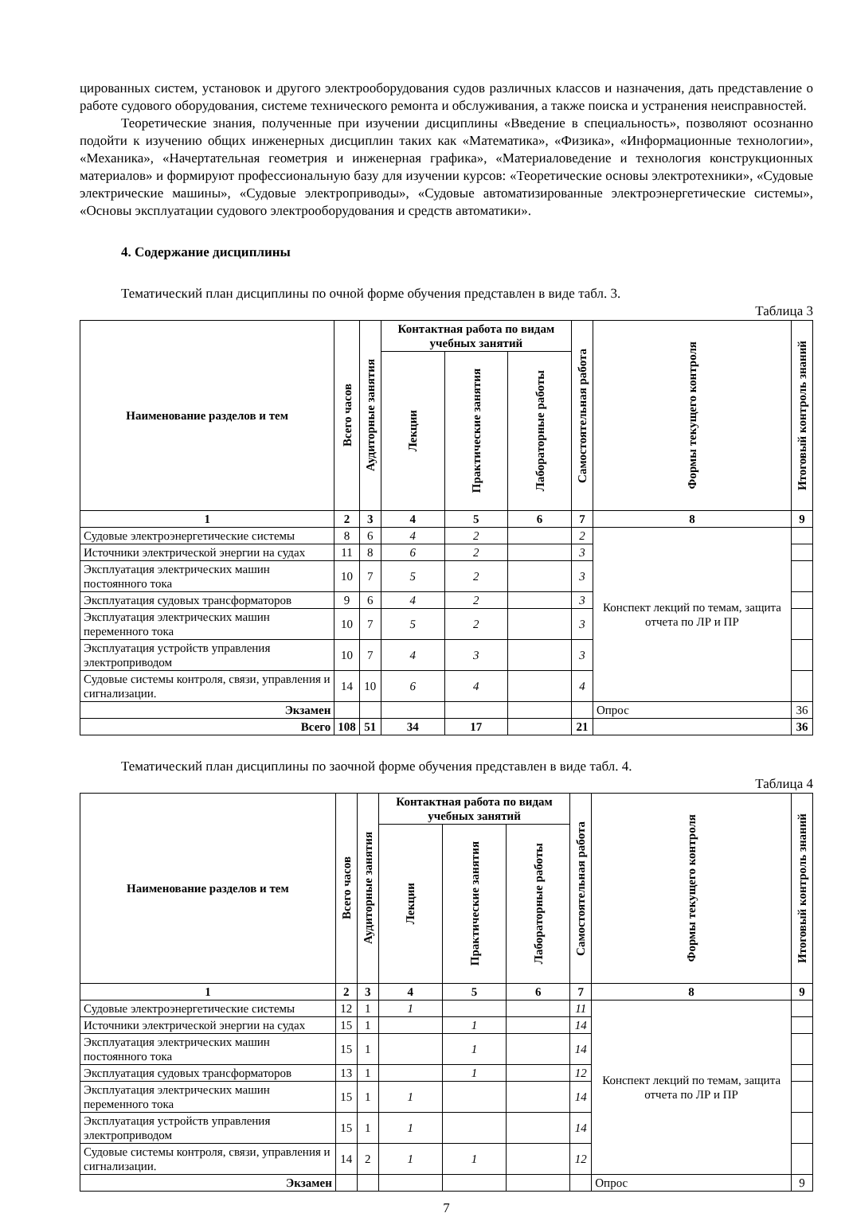цированных систем, установок и другого электрооборудования судов различных классов и назначения, дать представление о работе судового оборудования, системе технического ремонта и обслуживания, а также поиска и устранения неисправностей.
Теоретические знания, полученные при изучении дисциплины «Введение в специальность», позволяют осознанно подойти к изучению общих инженерных дисциплин таких как «Математика», «Физика», «Информационные технологии», «Механика», «Начертательная геометрия и инженерная графика», «Материаловедение и технология конструкционных материалов» и формируют профессиональную базу для изучении курсов: «Теоретические основы электротехники», «Судовые электрические машины», «Судовые электроприводы», «Судовые автоматизированные электроэнергетические системы», «Основы эксплуатации судового электрооборудования и средств автоматики».
4. Содержание дисциплины
Тематический план дисциплины по очной форме обучения представлен в виде табл. 3.
Таблица 3
| Наименование разделов и тем | Всего часов | Аудиторные занятия | Контактная работа по видам учебных занятий | | | Самостоятельная работа | Формы текущего контроля | Итоговый контроль знаний |
| --- | --- | --- | --- | --- | --- | --- | --- | --- |
| | | | Лекции | Практические занятия | Лабораторные работы | | | |
| 1 | 2 | 3 | 4 | 5 | 6 | 7 | 8 | 9 |
| Судовые электроэнергетические системы | 8 | 6 | 4 | 2 | | 2 | Конспект лекций по темам, защита отчета по ЛР и ПР | |
| Источники электрической энергии на судах | 11 | 8 | 6 | 2 | | 3 | | |
| Эксплуатация электрических машин постоянного тока | 10 | 7 | 5 | 2 | | 3 | | |
| Эксплуатация судовых трансформаторов | 9 | 6 | 4 | 2 | | 3 | | |
| Эксплуатация электрических машин переменного тока | 10 | 7 | 5 | 2 | | 3 | | |
| Эксплуатация устройств управления электроприводом | 10 | 7 | 4 | 3 | | 3 | | |
| Судовые системы контроля, связи, управления и сигнализации. | 14 | 10 | 6 | 4 | | 4 | | |
| Экзамен | | | | | | | Опрос | 36 |
| Всего | 108 | 51 | 34 | 17 | | 21 | | 36 |
Тематический план дисциплины по заочной форме обучения представлен в виде табл. 4.
Таблица 4
| Наименование разделов и тем | Всего часов | Аудиторные занятия | Контактная работа по видам учебных занятий | | | Самостоятельная работа | Формы текущего контроля | Итоговый контроль знаний |
| --- | --- | --- | --- | --- | --- | --- | --- | --- |
| | | | Лекции | Практические занятия | Лабораторные работы | | | |
| 1 | 2 | 3 | 4 | 5 | 6 | 7 | 8 | 9 |
| Судовые электроэнергетические системы | 12 | 1 | 1 | | | 11 | Конспект лекций по темам, защита отчета по ЛР и ПР | |
| Источники электрической энергии на судах | 15 | 1 | | 1 | | 14 | | |
| Эксплуатация электрических машин постоянного тока | 15 | 1 | | 1 | | 14 | | |
| Эксплуатация судовых трансформаторов | 13 | 1 | | 1 | | 12 | | |
| Эксплуатация электрических машин переменного тока | 15 | 1 | 1 | | | 14 | | |
| Эксплуатация устройств управления электроприводом | 15 | 1 | 1 | | | 14 | | |
| Судовые системы контроля, связи, управления и сигнализации. | 14 | 2 | 1 | 1 | | 12 | | |
| Экзамен | | | | | | | Опрос | 9 |
7